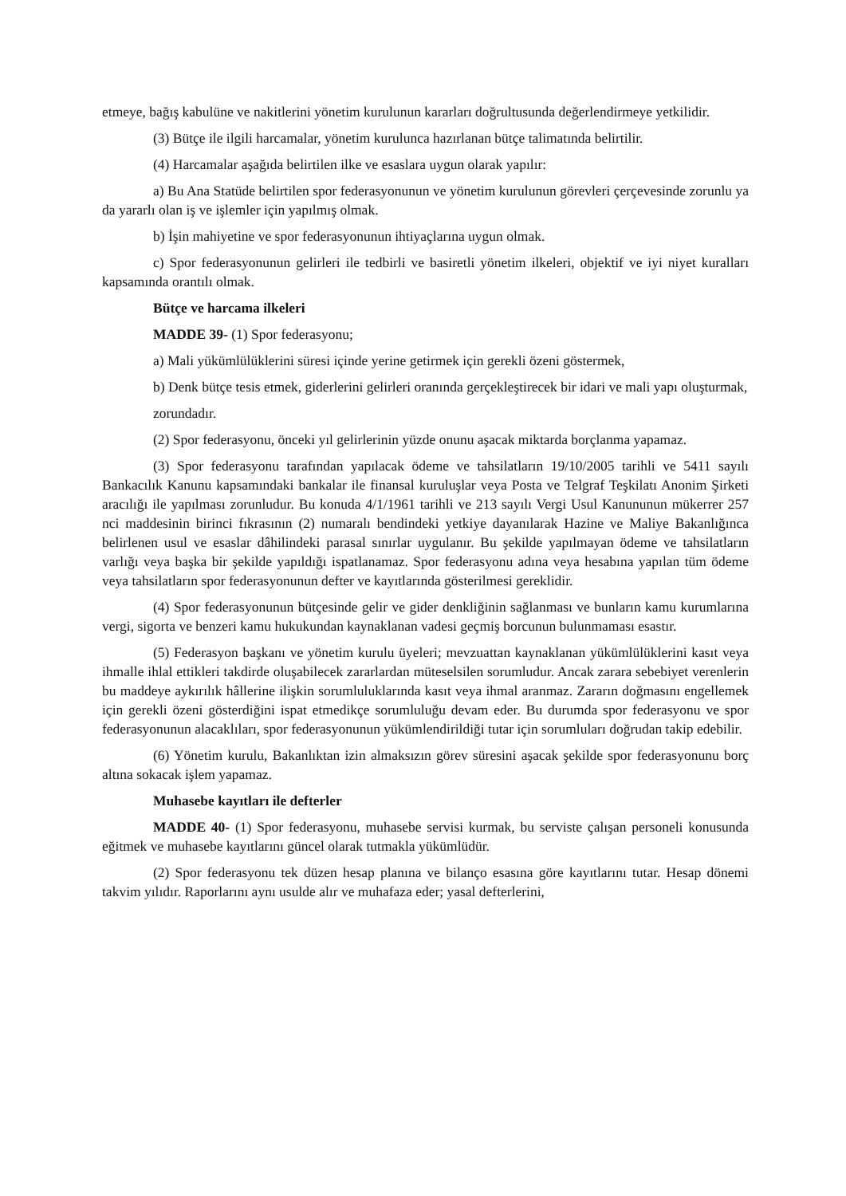etmeye, bağış kabulüne ve nakitlerini yönetim kurulunun kararları doğrultusunda değerlendirmeye yetkilidir.
(3) Bütçe ile ilgili harcamalar, yönetim kurulunca hazırlanan bütçe talimatında belirtilir.
(4) Harcamalar aşağıda belirtilen ilke ve esaslara uygun olarak yapılır:
a) Bu Ana Statüde belirtilen spor federasyonunun ve yönetim kurulunun görevleri çerçevesinde zorunlu ya da yararlı olan iş ve işlemler için yapılmış olmak.
b) İşin mahiyetine ve spor federasyonunun ihtiyaçlarına uygun olmak.
c) Spor federasyonunun gelirleri ile tedbirli ve basiretli yönetim ilkeleri, objektif ve iyi niyet kuralları kapsamında orantılı olmak.
Bütçe ve harcama ilkeleri
MADDE 39- (1) Spor federasyonu;
a) Mali yükümlülüklerini süresi içinde yerine getirmek için gerekli özeni göstermek,
b) Denk bütçe tesis etmek, giderlerini gelirleri oranında gerçekleştirecek bir idari ve mali yapı oluşturmak,
zorundadır.
(2) Spor federasyonu, önceki yıl gelirlerinin yüzde onunu aşacak miktarda borçlanma yapamaz.
(3) Spor federasyonu tarafından yapılacak ödeme ve tahsilatların 19/10/2005 tarihli ve 5411 sayılı Bankacılık Kanunu kapsamındaki bankalar ile finansal kuruluşlar veya Posta ve Telgraf Teşkilatı Anonim Şirketi aracılığı ile yapılması zorunludur. Bu konuda 4/1/1961 tarihli ve 213 sayılı Vergi Usul Kanununun mükerrer 257 nci maddesinin birinci fıkrasının (2) numaralı bendindeki yetkiye dayanılarak Hazine ve Maliye Bakanlığınca belirlenen usul ve esaslar dâhilindeki parasal sınırlar uygulanır. Bu şekilde yapılmayan ödeme ve tahsilatların varlığı veya başka bir şekilde yapıldığı ispatlanamaz. Spor federasyonu adına veya hesabına yapılan tüm ödeme veya tahsilatların spor federasyonunun defter ve kayıtlarında gösterilmesi gereklidir.
(4) Spor federasyonunun bütçesinde gelir ve gider denkliğinin sağlanması ve bunların kamu kurumlarına vergi, sigorta ve benzeri kamu hukukundan kaynaklanan vadesi geçmiş borcunun bulunmaması esastır.
(5) Federasyon başkanı ve yönetim kurulu üyeleri; mevzuattan kaynaklanan yükümlülüklerini kasıt veya ihmalle ihlal ettikleri takdirde oluşabilecek zararlardan müteselsilen sorumludur. Ancak zarara sebebiyet verenlerin bu maddeye aykırılık hâllerine ilişkin sorumluluklarında kasıt veya ihmal aranmaz. Zararın doğmasını engellemek için gerekli özeni gösterdiğini ispat etmedikçe sorumluluğu devam eder. Bu durumda spor federasyonu ve spor federasyonunun alacaklıları, spor federasyonunun yükümlendirildiği tutar için sorumluları doğrudan takip edebilir.
(6) Yönetim kurulu, Bakanlıktan izin almaksızın görev süresini aşacak şekilde spor federasyonunu borç altına sokacak işlem yapamaz.
Muhasebe kayıtları ile defterler
MADDE 40- (1) Spor federasyonu, muhasebe servisi kurmak, bu serviste çalışan personeli konusunda eğitmek ve muhasebe kayıtlarını güncel olarak tutmakla yükümlüdür.
(2) Spor federasyonu tek düzen hesap planına ve bilanço esasına göre kayıtlarını tutar. Hesap dönemi takvim yılıdır. Raporlarını aynı usulde alır ve muhafaza eder; yasal defterlerini,